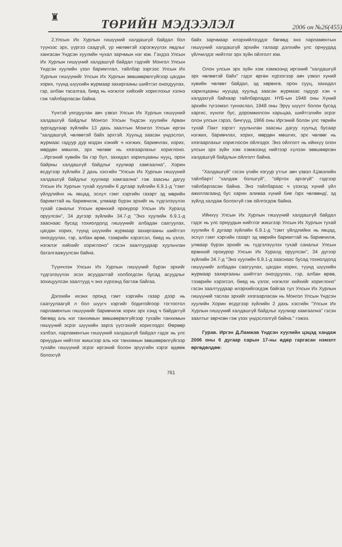♜
ТӨРИЙН МЭДЭЭЛЭЛ
2006 он №26(455)
2.Улсын Их Хурлын гишүүний халдашгүй байдал бол түүнээс эрх, үүргээ саадгүй, үр нөлөөтэй хэрэгжүүлэх явдлыг хангасан Үндсэн хуулийн чухал зарчмын нэг юм. Гэхдээ Улсын Их Хурлын гишүүний халдашгүй байдал гэдгийг Монгол Улсын Үндсэн хуулийн үзэл баримтлал, тайлбар зэргээс Улсын Их Хурлын гишүүнийг Улсын Их Хурлын зөвшөөрөлгүйгээр цагдан хорих, түүнд шүүхийн журмаар захиргааны шийтгэл оногдуулах, гэр, албан тасалгаа, биед нь нэгжлэг хийхийг хориглохыг хэлнэ гэж тайлбарласан байна.
Үүнтэй уялдуулан авч үзвэл Улсын Их Хурлын гишүүний халдашгүй байдлыг Монгол Улсын Үндсэн хуулийн Арван зургадугаар зүйлийн 13 дахь заалтын Монгол Улсын иргэн "халдашгүй, чөлөөтэй байх эрхтэй. Хуульд заасан үндэслэл, журмаас гадуур дур мэдэн хэнийг ч нэгжих, баривчлах, хорих, мөрдөн мөшгих, эрх чөлөөг нь хязгаарлахыг хориглоно. ...Иргэний хувийн ба гэр бүл, захидал харилцааны нууц, орон байрны халдашгүй байдлыг хуулиар хамгаална", Хорин есдүгээр зүйлийн 2 дахь хэсгийн "Улсын Их Хурлын гишүүний халдашгүй байдлыг хуулиар хамгаална" гэж заасны дагуу Улсын Их Хурлын тухай хуулийн 6 дугаар зүйлийн 6.9.1-д "гэмт үйлдлийнх нь явцад, эсхүл гэмт хэргийн газарт эд мөрийн баримттай нь баривчилж, улмаар бүрэн эрхийг нь түдгэлзүүлэх тухай саналыг Улсын ерөнхий прокурор Улсын Их Хуралд оруулсан", 34 дүгээр зүйлийн 34.7-д "Энэ хуулийн 6.9.1-д зааснаас бусад тохиолдолд гишүүнийг албадан саатуулах, цагдан хорих, түүнд шүүхийн журмаар захиргааны шийтгэл оногдуулах, гэр, албан өрөө, тээврийн хэрэгсэл, биед нь үзлэг, нэгжлэг хийхийг хориглоно" гэсэн заалтуудаар хуульчлан баталгаажуулсан байна.
Түүнчлэн Улсын Их Хурлын гишүүний бүрэн эрхийг түдгэлзүүлэх эсэх асуудалтай холбогдсон бусад асуудлыг зохицуулсан заалтууд ч энэ хүрээнд багтаж байгаа.
Дэлхийн ихэнх оронд гэмт хэргийн газар дээр нь саатуулаагүй л бол шүүгч хэргийг бодитойгоор тогтоотол парламентын гишүүнийг баривчилж хорих эрх хэнд ч байдаггүй бөгөөд аль нэг танхимын зөвшөөрөлгүйгээр тухайн танхимын гишүүний эсрэг шүүхийн зарга үүсгэхийг хориглодог. Өөрөөр хэлбэл, парламентын гишүүний халдашгүй байдал гэдэг нь улс орнуудын нийтлэг жишгээр аль нэг танхимын зөвшөөрөлгүйгээр тухайн гишүүний эсрэг иргэний болон эрүүгийн хэрэг өдөөж болохгүй
байх зарчмаар илэрхийлэгддэг бөгөөд энэ парламентын гишүүний халдашгүй эрхийн талаар дэлхийн улс орнуудад үйлчилдэг нийтлэг эрх зүйн ойлголт юм.
Олон улсын эрх зүйн хэм хэмжээнд иргэний "халдашгүй эрх чөлөөтэй байх" гэдэг өргөн хүрээгээр авч үзвэл хүний хувийн чөлөөт байдал, эд хөрөнгө, орон сууц, захидал харилцааны нууцад хуульд заасан журмаас гадуур хэн ч халдахгүй байхаар тайлбарладаг. НҮБ-ын 1948 оны Хүний эрхийн түгээмэл тунхаглал, 1948 оны Эрүү шүүлт болон бусад харгис, хүнлэг бус, доромжилсон харьцаа, шийтгэлийн эсрэг олон улсын гэрээ, бичгүүд, 1966 оны Иргэний болон улс төрийн тухай Пакт зэрэгт хуульчлан заасны дагуу хуульд бусаар нэгжих, баривчлах, хорих, мөрдөн мөшгих, эрх чөлөөг нь хязгаарлахыг хориглосон ойлгодог. Энэ ойлголт нь ийнхүү олон улсын эрх зүйн хэм хэмжээнд нийтээр хүлээн зөвшөөрсөн халдашгүй байдлын ойлголт байна.
"Халдашгүй" гэсэн үгийн язгуур утгыг авч үзвэл /Цэвэлийн тайлбарт/ "халдаж болшгүй", "ойртох аргагүй" гэдгээр тайлбарласан байна. Энэ тайлбараас ч үзэхэд хүний үйл ажиллагаанд бус харин аливаа хүний бие /эрх чөлөөнд/, эд зүйлд халдаж болохгүй гэж ойлгогдож байна.
Ийнхүү Улсын Их Хурлын гишүүний халдашгүй байдал гэдэг нь улс орнуудын нийтлэг жишгээр Улсын Их Хурлын тухай хуулийн 6 дугаар зүйлийн 6.9.1-д "гэмт үйлдлийнх нь явцад, эсхүл гэмт хэргийн газарт эд мөрийн баримттай нь баривчилж, улмаар бүрэн эрхийг нь түдгэлзүүлэх тухай саналыг Улсын ерөнхий прокурор Улсын Их Хуралд оруулсан", 34 дүгээр зүйлийн 34.7-д "Энэ хуулийн 6.9.1-д зааснаас бусад тохиолдолд гишүүнийг албадан саатуулах, цагдан хорих, түүнд шүүхийн журмаар захиргааны шийтгэл оногдуулах, гэр, албан өрөө, тээврийн хэрэгсэл, биед нь үзлэг, нэгжлэг хийхийг хориглоно" гэсэн заалтуудаар илэрхийлэгдэж байгаа тул Улсын Их Хурлын гишүүний таслах эрхийг хязгаарласан нь Монгол Улсын Үндсэн хуулийн Хорин есдүгээр зүйлийн 2 дахь хэсгийн "Улсын Их Хурлын гишүүний халдашгүй байдлыг хуулиар хамгаална" гэсэн заалтыг зөрчсөн гэж үзэх үндэслэлгүй байна." гэжээ.
Гурав. Иргэн Д.Ламжав Үндсэн хуулийн цэцэд хандаж 2006 оны 6 дугаар сарын 17-ны өдөр гаргасан нэмэлт өргөдөлдөө:
761